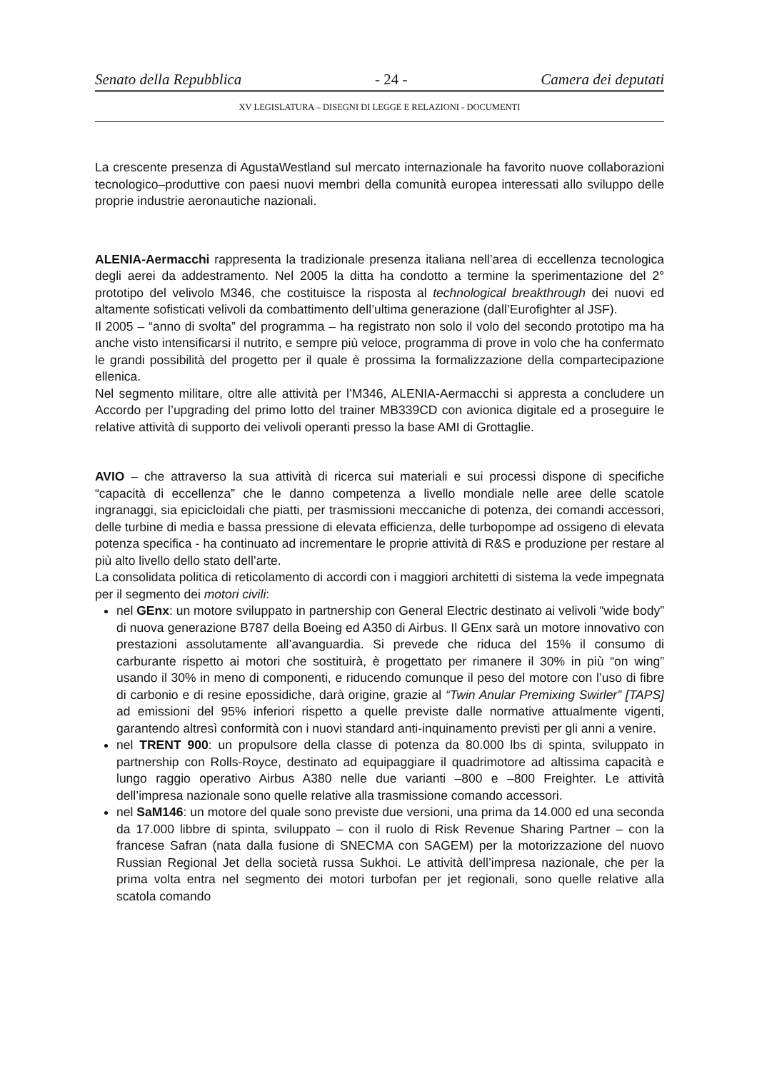Senato della Repubblica - 24 - Camera dei deputati
XV LEGISLATURA – DISEGNI DI LEGGE E RELAZIONI - DOCUMENTI
La crescente presenza di AgustaWestland sul mercato internazionale ha favorito nuove collaborazioni tecnologico–produttive con paesi nuovi membri della comunità europea interessati allo sviluppo delle proprie industrie aeronautiche nazionali.
ALENIA-Aermacchi rappresenta la tradizionale presenza italiana nell’area di eccellenza tecnologica degli aerei da addestramento. Nel 2005 la ditta ha condotto a termine la sperimentazione del 2° prototipo del velivolo M346, che costituisce la risposta al technological breakthrough dei nuovi ed altamente sofisticati velivoli da combattimento dell’ultima generazione (dall’Eurofighter al JSF).
Il 2005 – “anno di svolta” del programma – ha registrato non solo il volo del secondo prototipo ma ha anche visto intensificarsi il nutrito, e sempre più veloce, programma di prove in volo che ha confermato le grandi possibilità del progetto per il quale è prossima la formalizzazione della compartecipazione ellenica.
Nel segmento militare, oltre alle attività per l’M346, ALENIA-Aermacchi si appresta a concludere un Accordo per l’upgrading del primo lotto del trainer MB339CD con avionica digitale ed a proseguire le relative attività di supporto dei velivoli operanti presso la base AMI di Grottaglie.
AVIO – che attraverso la sua attività di ricerca sui materiali e sui processi dispone di specifiche “capacità di eccellenza” che le danno competenza a livello mondiale nelle aree delle scatole ingranaggi, sia epicicloidali che piatti, per trasmissioni meccaniche di potenza, dei comandi accessori, delle turbine di media e bassa pressione di elevata efficienza, delle turbopompe ad ossigeno di elevata potenza specifica - ha continuato ad incrementare le proprie attività di R&S e produzione per restare al più alto livello dello stato dell’arte.
La consolidata politica di reticolamento di accordi con i maggiori architetti di sistema la vede impegnata per il segmento dei motori civili:
nel GEnx: un motore sviluppato in partnership con General Electric destinato ai velivoli “wide body” di nuova generazione B787 della Boeing ed A350 di Airbus. Il GEnx sarà un motore innovativo con prestazioni assolutamente all’avanguardia. Si prevede che riduca del 15% il consumo di carburante rispetto ai motori che sostituirà, è progettato per rimanere il 30% in più “on wing” usando il 30% in meno di componenti, e riducendo comunque il peso del motore con l’uso di fibre di carbonio e di resine epossidiche, darà origine, grazie al “Twin Anular Premixing Swirler” [TAPS] ad emissioni del 95% inferiori rispetto a quelle previste dalle normative attualmente vigenti, garantendo altresì conformità con i nuovi standard anti-inquinamento previsti per gli anni a venire.
nel TRENT 900: un propulsore della classe di potenza da 80.000 lbs di spinta, sviluppato in partnership con Rolls-Royce, destinato ad equipaggiare il quadrimotore ad altissima capacità e lungo raggio operativo Airbus A380 nelle due varianti –800 e –800 Freighter. Le attività dell’impresa nazionale sono quelle relative alla trasmissione comando accessori.
nel SaM146: un motore del quale sono previste due versioni, una prima da 14.000 ed una seconda da 17.000 libbre di spinta, sviluppato – con il ruolo di Risk Revenue Sharing Partner – con la francese Safran (nata dalla fusione di SNECMA con SAGEM) per la motorizzazione del nuovo Russian Regional Jet della società russa Sukhoi. Le attività dell’impresa nazionale, che per la prima volta entra nel segmento dei motori turbofan per jet regionali, sono quelle relative alla scatola comando